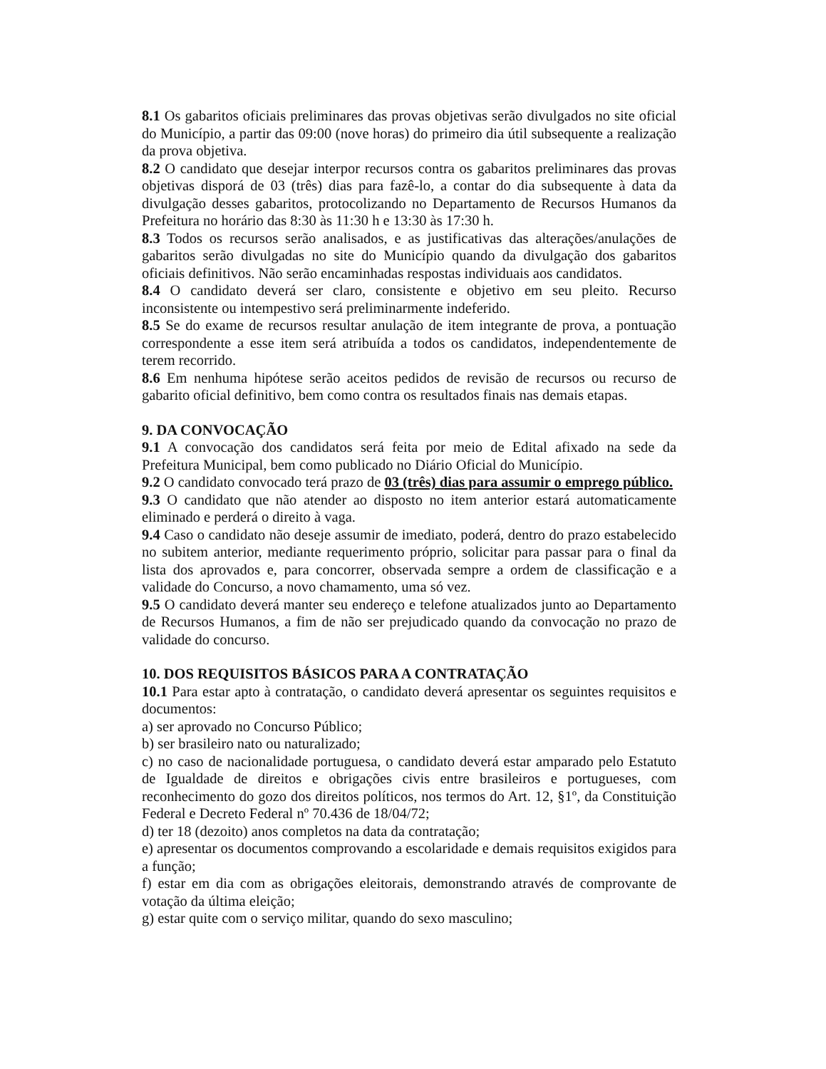8.1 Os gabaritos oficiais preliminares das provas objetivas serão divulgados no site oficial do Município, a partir das 09:00 (nove horas) do primeiro dia útil subsequente a realização da prova objetiva.
8.2 O candidato que desejar interpor recursos contra os gabaritos preliminares das provas objetivas disporá de 03 (três) dias para fazê-lo, a contar do dia subsequente à data da divulgação desses gabaritos, protocolizando no Departamento de Recursos Humanos da Prefeitura no horário das 8:30 às 11:30 h e 13:30 às 17:30 h.
8.3 Todos os recursos serão analisados, e as justificativas das alterações/anulações de gabaritos serão divulgadas no site do Município quando da divulgação dos gabaritos oficiais definitivos. Não serão encaminhadas respostas individuais aos candidatos.
8.4 O candidato deverá ser claro, consistente e objetivo em seu pleito. Recurso inconsistente ou intempestivo será preliminarmente indeferido.
8.5 Se do exame de recursos resultar anulação de item integrante de prova, a pontuação correspondente a esse item será atribuída a todos os candidatos, independentemente de terem recorrido.
8.6 Em nenhuma hipótese serão aceitos pedidos de revisão de recursos ou recurso de gabarito oficial definitivo, bem como contra os resultados finais nas demais etapas.
9. DA CONVOCAÇÃO
9.1 A convocação dos candidatos será feita por meio de Edital afixado na sede da Prefeitura Municipal, bem como publicado no Diário Oficial do Município.
9.2 O candidato convocado terá prazo de 03 (três) dias para assumir o emprego público.
9.3 O candidato que não atender ao disposto no item anterior estará automaticamente eliminado e perderá o direito à vaga.
9.4 Caso o candidato não deseje assumir de imediato, poderá, dentro do prazo estabelecido no subitem anterior, mediante requerimento próprio, solicitar para passar para o final da lista dos aprovados e, para concorrer, observada sempre a ordem de classificação e a validade do Concurso, a novo chamamento, uma só vez.
9.5 O candidato deverá manter seu endereço e telefone atualizados junto ao Departamento de Recursos Humanos, a fim de não ser prejudicado quando da convocação no prazo de validade do concurso.
10. DOS REQUISITOS BÁSICOS PARA A CONTRATAÇÃO
10.1 Para estar apto à contratação, o candidato deverá apresentar os seguintes requisitos e documentos:
a) ser aprovado no Concurso Público;
b) ser brasileiro nato ou naturalizado;
c) no caso de nacionalidade portuguesa, o candidato deverá estar amparado pelo Estatuto de Igualdade de direitos e obrigações civis entre brasileiros e portugueses, com reconhecimento do gozo dos direitos políticos, nos termos do Art. 12, §1º, da Constituição Federal e Decreto Federal nº 70.436 de 18/04/72;
d) ter 18 (dezoito) anos completos na data da contratação;
e) apresentar os documentos comprovando a escolaridade e demais requisitos exigidos para a função;
f) estar em dia com as obrigações eleitorais, demonstrando através de comprovante de votação da última eleição;
g) estar quite com o serviço militar, quando do sexo masculino;